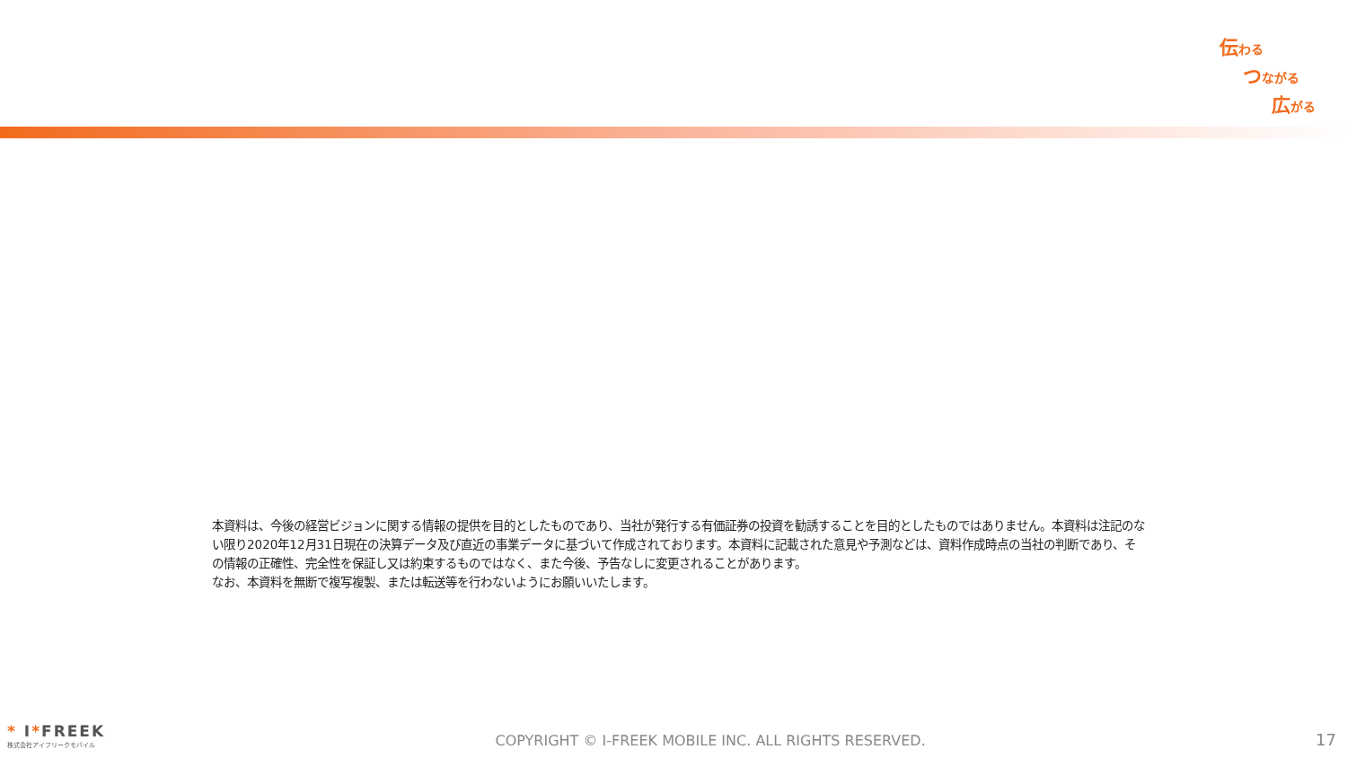伝わる
つながる
広がる
本資料は、今後の経営ビジョンに関する情報の提供を目的としたものであり、当社が発行する有価証券の投資を勧誘することを目的としたものではありません。本資料は注記のない限り2020年12月31日現在の決算データ及び直近の事業データに基づいて作成されております。本資料に記載された意見や予測などは、資料作成時点の当社の判断であり、その情報の正確性、完全性を保証し又は約束するものではなく、また今後、予告なしに変更されることがあります。
なお、本資料を無断で複写複製、または転送等を行わないようにお願いいたします。
* I*FREEK
株式会社アイフリークモバイル
COPYRIGHT © I-FREEK MOBILE INC. ALL RIGHTS RESERVED.
17